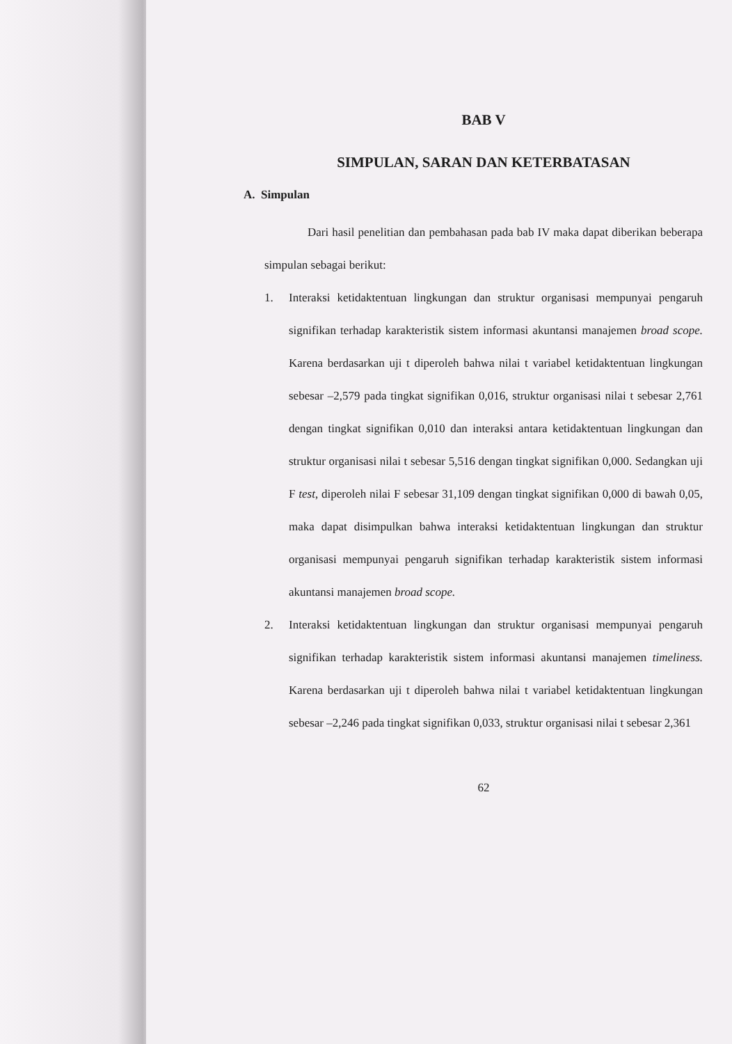BAB V
SIMPULAN, SARAN DAN KETERBATASAN
A. Simpulan
Dari hasil penelitian dan pembahasan pada bab IV maka dapat diberikan beberapa simpulan sebagai berikut:
1. Interaksi ketidaktentuan lingkungan dan struktur organisasi mempunyai pengaruh signifikan terhadap karakteristik sistem informasi akuntansi manajemen broad scope. Karena berdasarkan uji t diperoleh bahwa nilai t variabel ketidaktentuan lingkungan sebesar –2,579 pada tingkat signifikan 0,016, struktur organisasi nilai t sebesar 2,761 dengan tingkat signifikan 0,010 dan interaksi antara ketidaktentuan lingkungan dan struktur organisasi nilai t sebesar 5,516 dengan tingkat signifikan 0,000. Sedangkan uji F test, diperoleh nilai F sebesar 31,109 dengan tingkat signifikan 0,000 di bawah 0,05, maka dapat disimpulkan bahwa interaksi ketidaktentuan lingkungan dan struktur organisasi mempunyai pengaruh signifikan terhadap karakteristik sistem informasi akuntansi manajemen broad scope.
2. Interaksi ketidaktentuan lingkungan dan struktur organisasi mempunyai pengaruh signifikan terhadap karakteristik sistem informasi akuntansi manajemen timeliness. Karena berdasarkan uji t diperoleh bahwa nilai t variabel ketidaktentuan lingkungan sebesar –2,246 pada tingkat signifikan 0,033, struktur organisasi nilai t sebesar 2,361
62